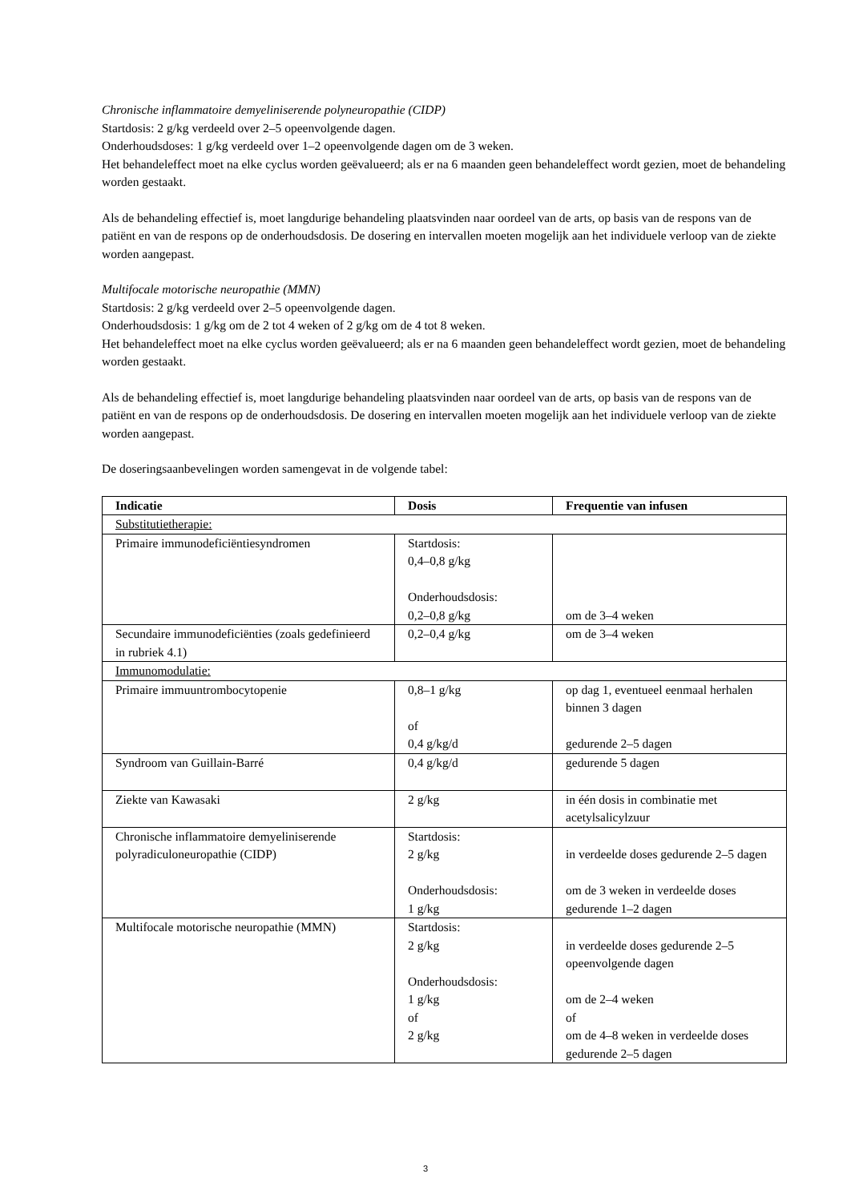Chronische inflammatoire demyeliniserende polyneuropathie (CIDP)
Startdosis: 2 g/kg verdeeld over 2–5 opeenvolgende dagen.
Onderhoudsdoses: 1 g/kg verdeeld over 1–2 opeenvolgende dagen om de 3 weken.
Het behandeleffect moet na elke cyclus worden geëvalueerd; als er na 6 maanden geen behandeleffect wordt gezien, moet de behandeling worden gestaakt.
Als de behandeling effectief is, moet langdurige behandeling plaatsvinden naar oordeel van de arts, op basis van de respons van de patiënt en van de respons op de onderhoudsdosis. De dosering en intervallen moeten mogelijk aan het individuele verloop van de ziekte worden aangepast.
Multifocale motorische neuropathie (MMN)
Startdosis: 2 g/kg verdeeld over 2–5 opeenvolgende dagen.
Onderhoudsdosis: 1 g/kg om de 2 tot 4 weken of 2 g/kg om de 4 tot 8 weken.
Het behandeleffect moet na elke cyclus worden geëvalueerd; als er na 6 maanden geen behandeleffect wordt gezien, moet de behandeling worden gestaakt.
Als de behandeling effectief is, moet langdurige behandeling plaatsvinden naar oordeel van de arts, op basis van de respons van de patiënt en van de respons op de onderhoudsdosis. De dosering en intervallen moeten mogelijk aan het individuele verloop van de ziekte worden aangepast.
De doseringsaanbevelingen worden samengevat in de volgende tabel:
| Indicatie | Dosis | Frequentie van infusen |
| --- | --- | --- |
| Substitutietherapie: | | |
| Primaire immunodeficiëntiesyndromen | Startdosis: 0,4–0,8 g/kg Onderhoudsdosis: 0,2–0,8 g/kg | om de 3–4 weken |
| Secundaire immunodeficiënties (zoals gedefinieerd in rubriek 4.1) | 0,2–0,4 g/kg | om de 3–4 weken |
| Immunomodulatie: | | |
| Primaire immuuntrombocytopenie | 0,8–1 g/kg of 0,4 g/kg/d | op dag 1, eventueel eenmaal herhalen binnen 3 dagen gedurende 2–5 dagen |
| Syndroom van Guillain-Barré | 0,4 g/kg/d | gedurende 5 dagen |
| Ziekte van Kawasaki | 2 g/kg | in één dosis in combinatie met acetylsalicylzuur |
| Chronische inflammatoire demyeliniserende polyradiculoneuropathie (CIDP) | Startdosis: 2 g/kg Onderhoudsdosis: 1 g/kg | in verdeelde doses gedurende 2–5 dagen om de 3 weken in verdeelde doses gedurende 1–2 dagen |
| Multifocale motorische neuropathie (MMN) | Startdosis: 2 g/kg Onderhoudsdosis: 1 g/kg of 2 g/kg | in verdeelde doses gedurende 2–5 opeenvolgende dagen om de 2–4 weken of om de 4–8 weken in verdeelde doses gedurende 2–5 dagen |
3